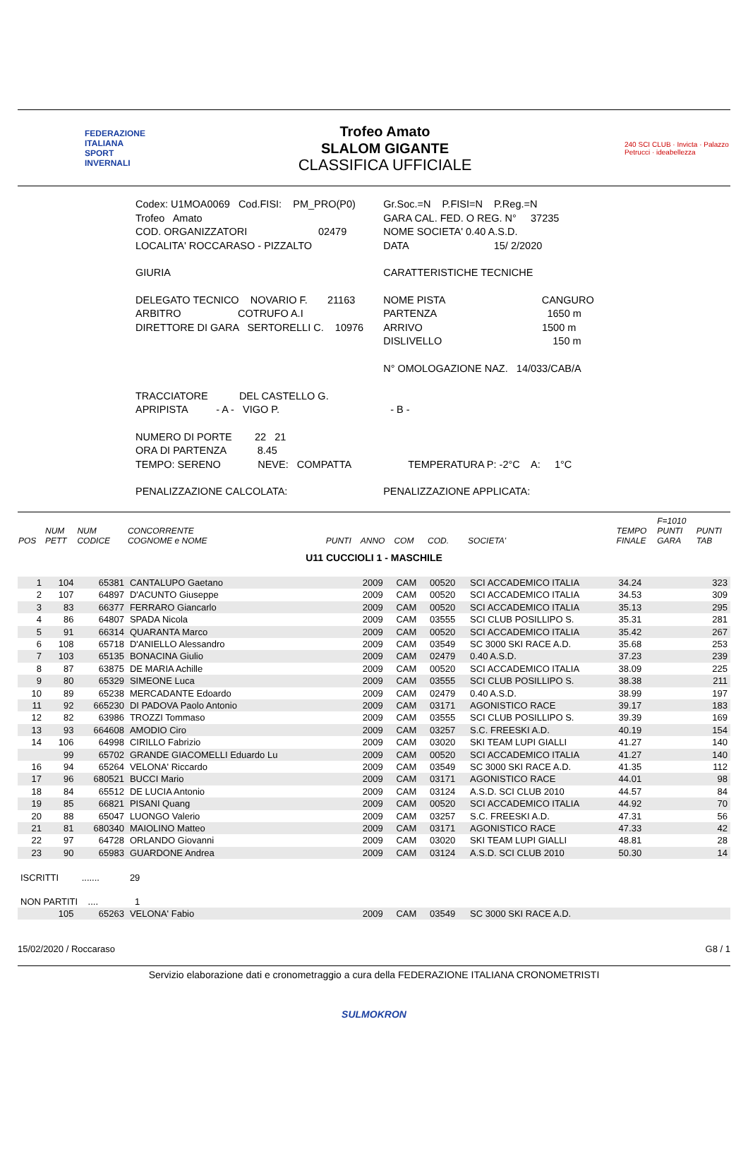FEDERAZIONE
ITALIANA
SPORT
INVERNALI
Trofeo Amato
SLALOM GIGANTE
CLASSIFICA UFFICIALE
240 SCI CLUB · Invicta · Palazzo Petrucci · ideabellezza
| Codex: U1MOA0069 Cod.FISI: PM_PRO(P0) | Gr.Soc.=N P.FISI=N P.Reg.=N |
| Trofeo Amato | GARA CAL. FED. O REG. N° 37235 |
| COD. ORGANIZZATORI 02479 | NOME SOCIETA' 0.40 A.S.D. |
| LOCALITA' ROCCARASO - PIZZALTO | DATA 15/ 2/2020 |
| GIURIA | CARATTERISTICHE TECNICHE |
| DELEGATO TECNICO NOVARIO F. 21163 ARBITRO COTRUFO A.I DIRETTORE DI GARA SERTORELLI C. 10976 | NOME PISTA CANGURO PARTENZA 1650 m ARRIVO 1500 m DISLIVELLO 150 m N° OMOLOGAZIONE NAZ. 14/033/CAB/A |
| TRACCIATORE DEL CASTELLO G. APRIPISTA - A - VIGO P. | - B - |
| NUMERO DI PORTE 22 21 ORA DI PARTENZA 8.45 TEMPO: SERENO NEVE: COMPATTA | TEMPERATURA P: -2°C A: 1°C |
| PENALIZZAZIONE CALCOLATA: | PENALIZZAZIONE APPLICATA: |
| POS | NUM PETT | NUM CODICE | CONCORRENTE COGNOME e NOME | PUNTI | ANNO | COM | COD. | SOCIETA' | TEMPO FINALE | F=1010 PUNTI GARA | PUNTI TAB |
| --- | --- | --- | --- | --- | --- | --- | --- | --- | --- | --- | --- |
| U11 CUCCIOLI 1 - MASCHILE | | | | | | | | | | | |
| 1 | 104 | 65381 | CANTALUPO Gaetano | | 2009 | CAM | 00520 | SCI ACCADEMICO ITALIA | 34.24 | | 323 |
| 2 | 107 | 64897 | D'ACUNTO Giuseppe | | 2009 | CAM | 00520 | SCI ACCADEMICO ITALIA | 34.53 | | 309 |
| 3 | 83 | 66377 | FERRARO Giancarlo | | 2009 | CAM | 00520 | SCI ACCADEMICO ITALIA | 35.13 | | 295 |
| 4 | 86 | 64807 | SPADA Nicola | | 2009 | CAM | 03555 | SCI CLUB POSILLIPO S. | 35.31 | | 281 |
| 5 | 91 | 66314 | QUARANTA Marco | | 2009 | CAM | 00520 | SCI ACCADEMICO ITALIA | 35.42 | | 267 |
| 6 | 108 | 65718 | D'ANIELLO Alessandro | | 2009 | CAM | 03549 | SC 3000 SKI RACE A.D. | 35.68 | | 253 |
| 7 | 103 | 65135 | BONACINA Giulio | | 2009 | CAM | 02479 | 0.40 A.S.D. | 37.23 | | 239 |
| 8 | 87 | 63875 | DE MARIA Achille | | 2009 | CAM | 00520 | SCI ACCADEMICO ITALIA | 38.09 | | 225 |
| 9 | 80 | 65329 | SIMEONE Luca | | 2009 | CAM | 03555 | SCI CLUB POSILLIPO S. | 38.38 | | 211 |
| 10 | 89 | 65238 | MERCADANTE Edoardo | | 2009 | CAM | 02479 | 0.40 A.S.D. | 38.99 | | 197 |
| 11 | 92 | 665230 | DI PADOVA Paolo Antonio | | 2009 | CAM | 03171 | AGONISTICO RACE | 39.17 | | 183 |
| 12 | 82 | 63986 | TROZZI Tommaso | | 2009 | CAM | 03555 | SCI CLUB POSILLIPO S. | 39.39 | | 169 |
| 13 | 93 | 664608 | AMODIO Ciro | | 2009 | CAM | 03257 | S.C. FREESKI A.D. | 40.19 | | 154 |
| 14 | 106 | 64998 | CIRILLO Fabrizio | | 2009 | CAM | 03020 | SKI TEAM LUPI GIALLI | 41.27 | | 140 |
| | 99 | 65702 | GRANDE GIACOMELLI Eduardo Lu | | 2009 | CAM | 00520 | SCI ACCADEMICO ITALIA | 41.27 | | 140 |
| 16 | 94 | 65264 | VELONA' Riccardo | | 2009 | CAM | 03549 | SC 3000 SKI RACE A.D. | 41.35 | | 112 |
| 17 | 96 | 680521 | BUCCI Mario | | 2009 | CAM | 03171 | AGONISTICO RACE | 44.01 | | 98 |
| 18 | 84 | 65512 | DE LUCIA Antonio | | 2009 | CAM | 03124 | A.S.D. SCI CLUB 2010 | 44.57 | | 84 |
| 19 | 85 | 66821 | PISANI Quang | | 2009 | CAM | 00520 | SCI ACCADEMICO ITALIA | 44.92 | | 70 |
| 20 | 88 | 65047 | LUONGO Valerio | | 2009 | CAM | 03257 | S.C. FREESKI A.D. | 47.31 | | 56 |
| 21 | 81 | 680340 | MAIOLINO Matteo | | 2009 | CAM | 03171 | AGONISTICO RACE | 47.33 | | 42 |
| 22 | 97 | 64728 | ORLANDO Giovanni | | 2009 | CAM | 03020 | SKI TEAM LUPI GIALLI | 48.81 | | 28 |
| 23 | 90 | 65983 | GUARDONE Andrea | | 2009 | CAM | 03124 | A.S.D. SCI CLUB 2010 | 50.30 | | 14 |
| ISCRITTI ....... | | | 29 | | | | | | | | |
| NON PARTITI .... | | | 1 | | | | | | | | |
| | 105 | 65263 | VELONA' Fabio | | 2009 | CAM | 03549 | SC 3000 SKI RACE A.D. | | | |
15/02/2020 / Roccaraso G8 / 1
Servizio elaborazione dati e cronometraggio a cura della FEDERAZIONE ITALIANA CRONOMETRISTI
SULMOKRON